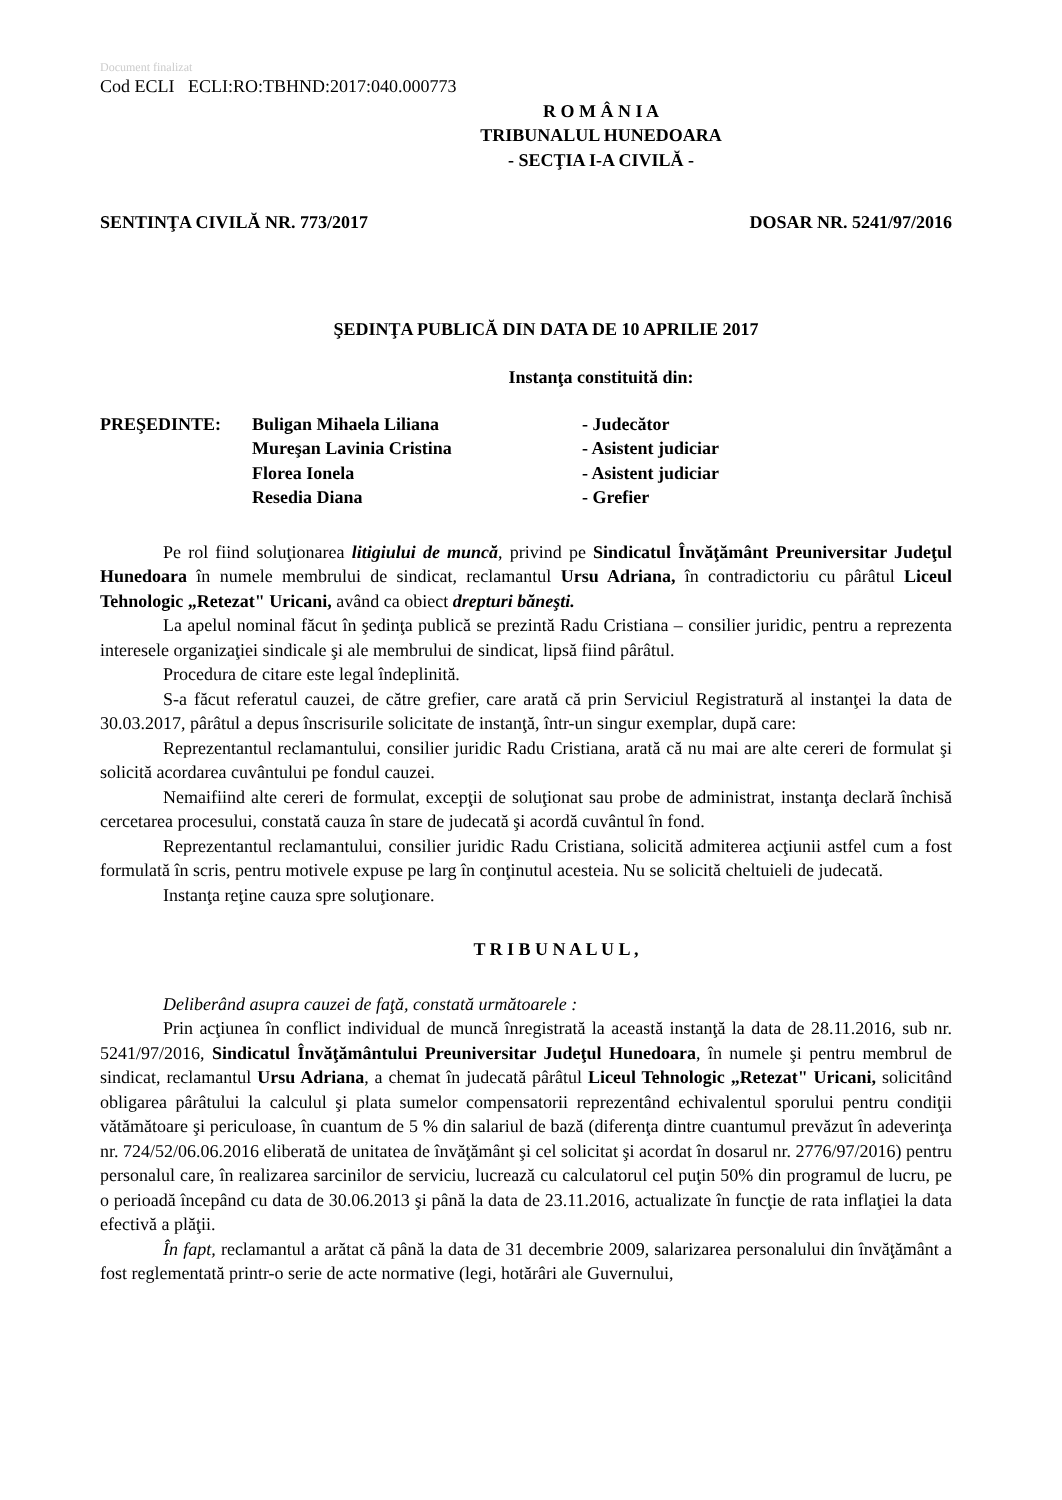Document finalizat
Cod ECLI ECLI:RO:TBHND:2017:040.000773
R O M Â N I A
TRIBUNALUL HUNEDOARA
- SECŢIA I-A CIVILĂ -
SENTINŢA CIVILĂ NR. 773/2017 DOSAR NR. 5241/97/2016
ŞEDINŢA PUBLICĂ DIN DATA DE 10 APRILIE 2017
Instanţa constituită din:
| PREŞEDINTE: | Buligan Mihaela Liliana | - Judecător |
| | Mureşan Lavinia Cristina | - Asistent judiciar |
| | Florea Ionela | - Asistent judiciar |
| | Resedia Diana | - Grefier |
Pe rol fiind soluţionarea litigiului de muncă, privind pe Sindicatul Învăţământ Preuniversitar Judeţul Hunedoara în numele membrului de sindicat, reclamantul Ursu Adriana, în contradictoriu cu pârâtul Liceul Tehnologic „Retezat" Uricani, având ca obiect drepturi băneşti.
La apelul nominal făcut în şedinţa publică se prezintă Radu Cristiana – consilier juridic, pentru a reprezenta interesele organizaţiei sindicale şi ale membrului de sindicat, lipsă fiind pârâtul.
Procedura de citare este legal îndeplinită.
S-a făcut referatul cauzei, de către grefier, care arată că prin Serviciul Registratură al instanţei la data de 30.03.2017, pârâtul a depus înscrisurile solicitate de instanţă, într-un singur exemplar, după care:
Reprezentantul reclamantului, consilier juridic Radu Cristiana, arată că nu mai are alte cereri de formulat şi solicită acordarea cuvântului pe fondul cauzei.
Nemaifiind alte cereri de formulat, excepţii de soluţionat sau probe de administrat, instanţa declară închisă cercetarea procesului, constată cauza în stare de judecată şi acordă cuvântul în fond.
Reprezentantul reclamantului, consilier juridic Radu Cristiana, solicită admiterea acţiunii astfel cum a fost formulată în scris, pentru motivele expuse pe larg în conţinutul acesteia. Nu se solicită cheltuieli de judecată.
Instanţa reţine cauza spre soluţionare.
T R I B U N A L U L ,
Deliberând asupra cauzei de faţă, constată următoarele :
Prin acţiunea în conflict individual de muncă înregistrată la această instanţă la data de 28.11.2016, sub nr. 5241/97/2016, Sindicatul Învăţământului Preuniversitar Judeţul Hunedoara, în numele şi pentru membrul de sindicat, reclamantul Ursu Adriana, a chemat în judecată pârâtul Liceul Tehnologic „Retezat" Uricani, solicitând obligarea pârâtului la calculul şi plata sumelor compensatorii reprezentând echivalentul sporului pentru condiţii vătămătoare şi periculoase, în cuantum de 5 % din salariul de bază (diferenţa dintre cuantumul prevăzut în adeverinţa nr. 724/52/06.06.2016 eliberată de unitatea de învăţământ şi cel solicitat şi acordat în dosarul nr. 2776/97/2016) pentru personalul care, în realizarea sarcinilor de serviciu, lucrează cu calculatorul cel puţin 50% din programul de lucru, pe o perioadă începând cu data de 30.06.2013 şi până la data de 23.11.2016, actualizate în funcţie de rata inflaţiei la data efectivă a plăţii.
În fapt, reclamantul a arătat că până la data de 31 decembrie 2009, salarizarea personalului din învăţământ a fost reglementată printr-o serie de acte normative (legi, hotărâri ale Guvernului,